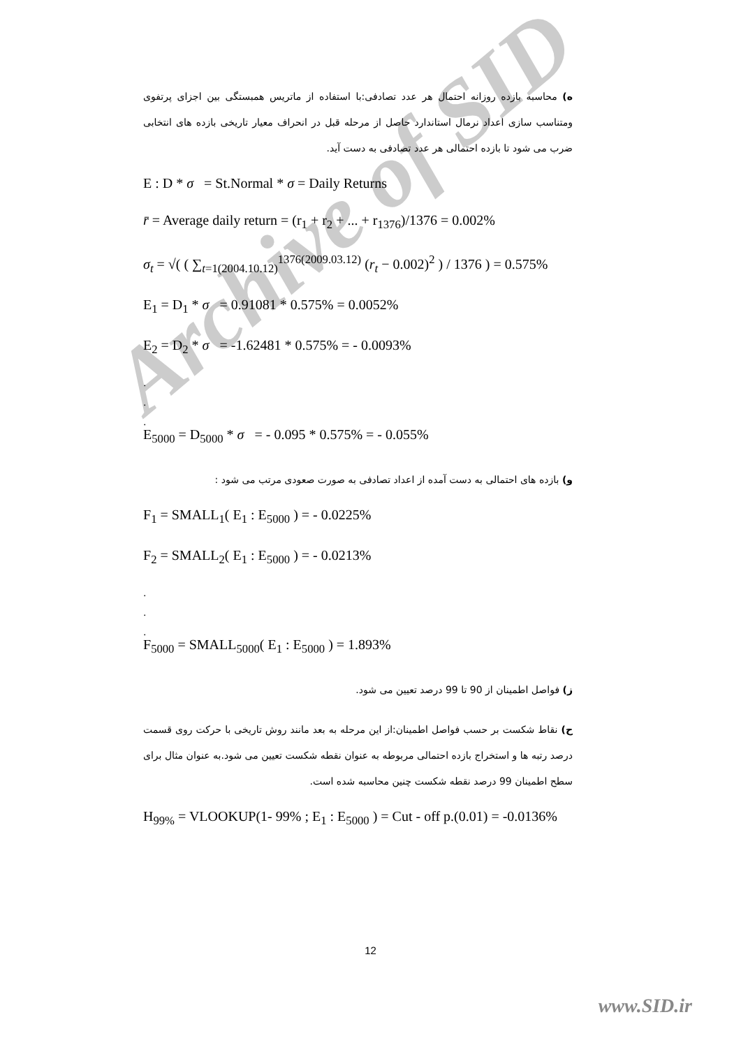Archive of SID
ه) محاسبه بازده روزانه احتمال هر عدد تصادفی:با استفاده از ماتریس همبستگی بین اجزای پرتفوی ومتناسب سازی اعداد نرمال استاندارد حاصل از مرحله قبل در انحراف معیار تاریخی بازده های انتخابی ضرب می شود تا بازده احتمالی هر عدد تصادفی به دست آید.
E : D * σ = St.Normal * σ = Daily Returns
r̄ = Average daily return = (r<sub>1</sub> + r<sub>2</sub> + ... + r<sub>1376</sub>)/1376 = 0.002%
σ<sub>t</sub> = √( ( ∑<sub>t=1(2004.10.12)</sub><sup>1376(2009.03.12)</sup> (r<sub>t</sub> − 0.002)<sup>2</sup> ) / 1376 ) = 0.575%
E<sub>1</sub> = D<sub>1</sub> * σ = 0.91081 * 0.575% = 0.0052%
E<sub>2</sub> = D<sub>2</sub> * σ = -1.62481 * 0.575% = - 0.0093%
.
.
.
E<sub>5000</sub> = D<sub>5000</sub> * σ = - 0.095 * 0.575% = - 0.055%
و) بازده های احتمالی به دست آمده از اعداد تصادفی به صورت صعودی مرتب می شود :
F<sub>1</sub> = SMALL<sub>1</sub>( E<sub>1</sub> : E<sub>5000</sub> ) = - 0.0225%
F<sub>2</sub> = SMALL<sub>2</sub>( E<sub>1</sub> : E<sub>5000</sub> ) = - 0.0213%
.
.
.
F<sub>5000</sub> = SMALL<sub>5000</sub>( E<sub>1</sub> : E<sub>5000</sub> ) = 1.893%
ز) فواصل اطمینان از 90 تا 99 درصد تعیین می شود.
ح) نقاط شکست بر حسب فواصل اطمینان:از این مرحله به بعد مانند روش تاریخی با حرکت روی قسمت درصد رتبه ها و استخراج بازده احتمالی مربوطه به عنوان نقطه شکست تعیین می شود.به عنوان مثال برای سطح اطمینان 99 درصد نقطه شکست چنین محاسبه شده است.
H<sub>99%</sub> = VLOOKUP(1- 99% ; E<sub>1</sub> : E<sub>5000</sub> ) = Cut - off p.(0.01) = -0.0136%
12
www.SID.ir